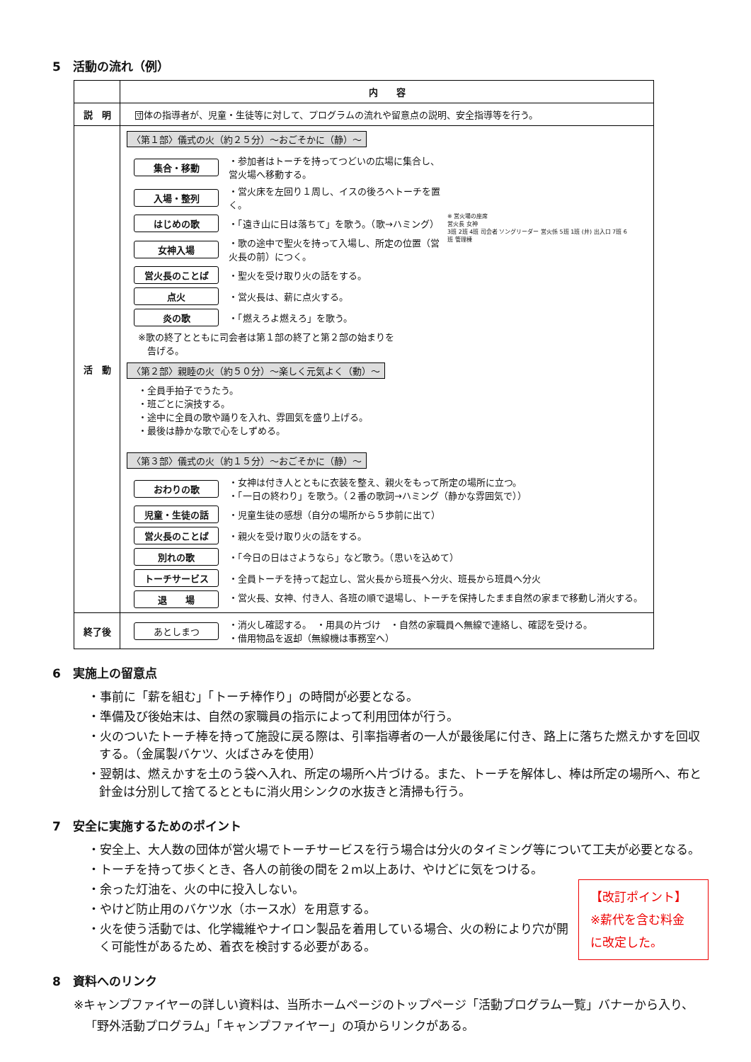5　活動の流れ（例）
| | 内 容 |
| --- | --- |
| 説 明 | 団体の指導者が、児童・生徒等に対して、プログラムの流れや留意点の説明、安全指導等を行う。 |
| 活 動 | ※ 営火場の座席 営火長 女神 3班 2班 4班 司会者 ソングリーダー 営火係 5班 1班 (井) 出入口 7班 6班 管理棟 〈第１部〉儀式の火（約２５分）～おごそかに（静）～ 集合・移動 ・参加者はトーチを持ってつどいの広場に集合し、営火場へ移動する。 入場・整列 ・営火床を左回り１周し、イスの後ろへトーチを置く。 はじめの歌 ・「遠き山に日は落ちて」を歌う。（歌→ハミング） 女神入場 ・歌の途中で聖火を持って入場し、所定の位置（営火長の前）につく。 営火長のことば ・聖火を受け取り火の話をする。 点火 ・営火長は、薪に点火する。 炎の歌 ・「燃えろよ燃えろ」を歌う。 ※歌の終了とともに司会者は第１部の終了と第２部の始まりを 告げる。 〈第２部〉親睦の火（約５０分）～楽しく元気よく（動）～ ・全員手拍子でうたう。 ・班ごとに演技する。 ・途中に全員の歌や踊りを入れ、雰囲気を盛り上げる。 ・最後は静かな歌で心をしずめる。 〈第３部〉儀式の火（約１５分）～おごそかに（静）～ おわりの歌 ・女神は付き人とともに衣装を整え、親火をもって所定の場所に立つ。 ・「一日の終わり」を歌う。（２番の歌詞→ハミング（静かな雰囲気で）） 児童・生徒の話 ・児童生徒の感想（自分の場所から５歩前に出て） 営火長のことば ・親火を受け取り火の話をする。 別れの歌 ・「今日の日はさようなら」など歌う。（思いを込めて） トーチサービス ・全員トーチを持って起立し、営火長から班長へ分火、班長から班員へ分火 退 場 ・営火長、女神、付き人、各班の順で退場し、トーチを保持したまま自然の家まで移動し消火する。 |
| 終了後 | あとしまつ ・消火し確認する。 ・用具の片づけ ・自然の家職員へ無線で連絡し、確認を受ける。 ・借用物品を返却（無線機は事務室へ） |
6　実施上の留意点
・事前に「薪を組む」「トーチ棒作り」の時間が必要となる。
・準備及び後始末は、自然の家職員の指示によって利用団体が行う。
・火のついたトーチ棒を持って施設に戻る際は、引率指導者の一人が最後尾に付き、路上に落ちた燃えかすを回収する。（金属製バケツ、火ばさみを使用）
・翌朝は、燃えかすを土のう袋へ入れ、所定の場所へ片づける。また、トーチを解体し、棒は所定の場所へ、布と針金は分別して捨てるとともに消火用シンクの水抜きと清掃も行う。
7　安全に実施するためのポイント
・安全上、大人数の団体が営火場でトーチサービスを行う場合は分火のタイミング等について工夫が必要となる。
・トーチを持って歩くとき、各人の前後の間を２m以上あけ、やけどに気をつける。
【改訂ポイント】
※薪代を含む料金に改定した。
・余った灯油を、火の中に投入しない。
・やけど防止用のバケツ水（ホース水）を用意する。
・火を使う活動では、化学繊維やナイロン製品を着用している場合、火の粉により穴が開く可能性があるため、着衣を検討する必要がある。
8　資料へのリンク
※キャンプファイヤーの詳しい資料は、当所ホームページのトップページ「活動プログラム一覧」バナーから入り、「野外活動プログラム」「キャンプファイヤー」の項からリンクがある。